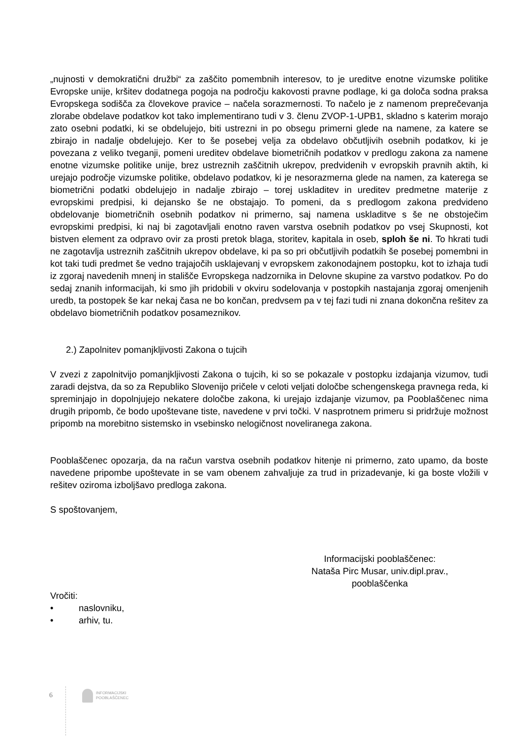„nujnosti v demokratični družbi“ za zaščito pomembnih interesov, to je ureditve enotne vizumske politike Evropske unije, kršitev dodatnega pogoja na področju kakovosti pravne podlage, ki ga določa sodna praksa Evropskega sodišča za človekove pravice – načela sorazmernosti. To načelo je z namenom preprečevanja zlorabe obdelave podatkov kot tako implementirano tudi v 3. členu ZVOP-1-UPB1, skladno s katerim morajo zato osebni podatki, ki se obdelujejo, biti ustrezni in po obsegu primerni glede na namene, za katere se zbirajo in nadalje obdelujejo. Ker to še posebej velja za obdelavo občutljivih osebnih podatkov, ki je povezana z veliko tveganji, pomeni ureditev obdelave biometričnih podatkov v predlogu zakona za namene enotne vizumske politike unije, brez ustreznih zaščitnih ukrepov, predvidenih v evropskih pravnih aktih, ki urejajo področje vizumske politike, obdelavo podatkov, ki je nesorazmerna glede na namen, za katerega se biometrični podatki obdelujejo in nadalje zbirajo – torej uskladitev in ureditev predmetne materije z evropskimi predpisi, ki dejansko še ne obstajajo. To pomeni, da s predlogom zakona predvideno obdelovanje biometričnih osebnih podatkov ni primerno, saj namena uskladitve s še ne obstoječim evropskimi predpisi, ki naj bi zagotavljali enotno raven varstva osebnih podatkov po vsej Skupnosti, kot bistven element za odpravo ovir za prosti pretok blaga, storitev, kapitala in oseb, sploh še ni. To hkrati tudi ne zagotavlja ustreznih zaščitnih ukrepov obdelave, ki pa so pri občutljivih podatkih še posebej pomembni in kot taki tudi predmet še vedno trajajočih usklajevanj v evropskem zakonodajnem postopku, kot to izhaja tudi iz zgoraj navedenih mnenj in stališče Evropskega nadzornika in Delovne skupine za varstvo podatkov. Po do sedaj znanih informacijah, ki smo jih pridobili v okviru sodelovanja v postopkih nastajanja zgoraj omenjenih uredb, ta postopek še kar nekaj časa ne bo končan, predvsem pa v tej fazi tudi ni znana dokončna rešitev za obdelavo biometričnih podatkov posameznikov.
2.) Zapolnitev pomanjkljivosti Zakona o tujcih
V zvezi z zapolnitvijo pomanjkljivosti Zakona o tujcih, ki so se pokazale v postopku izdajanja vizumov, tudi zaradi dejstva, da so za Republiko Slovenijo pričele v celoti veljati določbe schengenskega pravnega reda, ki spreminjajo in dopolnjujejo nekatere določbe zakona, ki urejajo izdajanje vizumov, pa Pooblaščenec nima drugih pripomb, če bodo upoštevane tiste, navedene v prvi točki. V nasprotnem primeru si pridržuje možnost pripomb na morebitno sistemsko in vsebinsko nelogičnost noveliranega zakona.
Pooblaščenec opozarja, da na račun varstva osebnih podatkov hitenje ni primerno, zato upamo, da boste navedene pripombe upoštevate in se vam obenem zahvaljuje za trud in prizadevanje, ki ga boste vložili v rešitev oziroma izboljšavo predloga zakona.
S spoštovanjem,
Informacijski pooblaščenec:
Nataša Pirc Musar, univ.dipl.prav.,
pooblaščenka
Vročiti:
• naslovniku,
• arhiv, tu.
6
INFORMACIJSKI
POOBLAŠČENEC